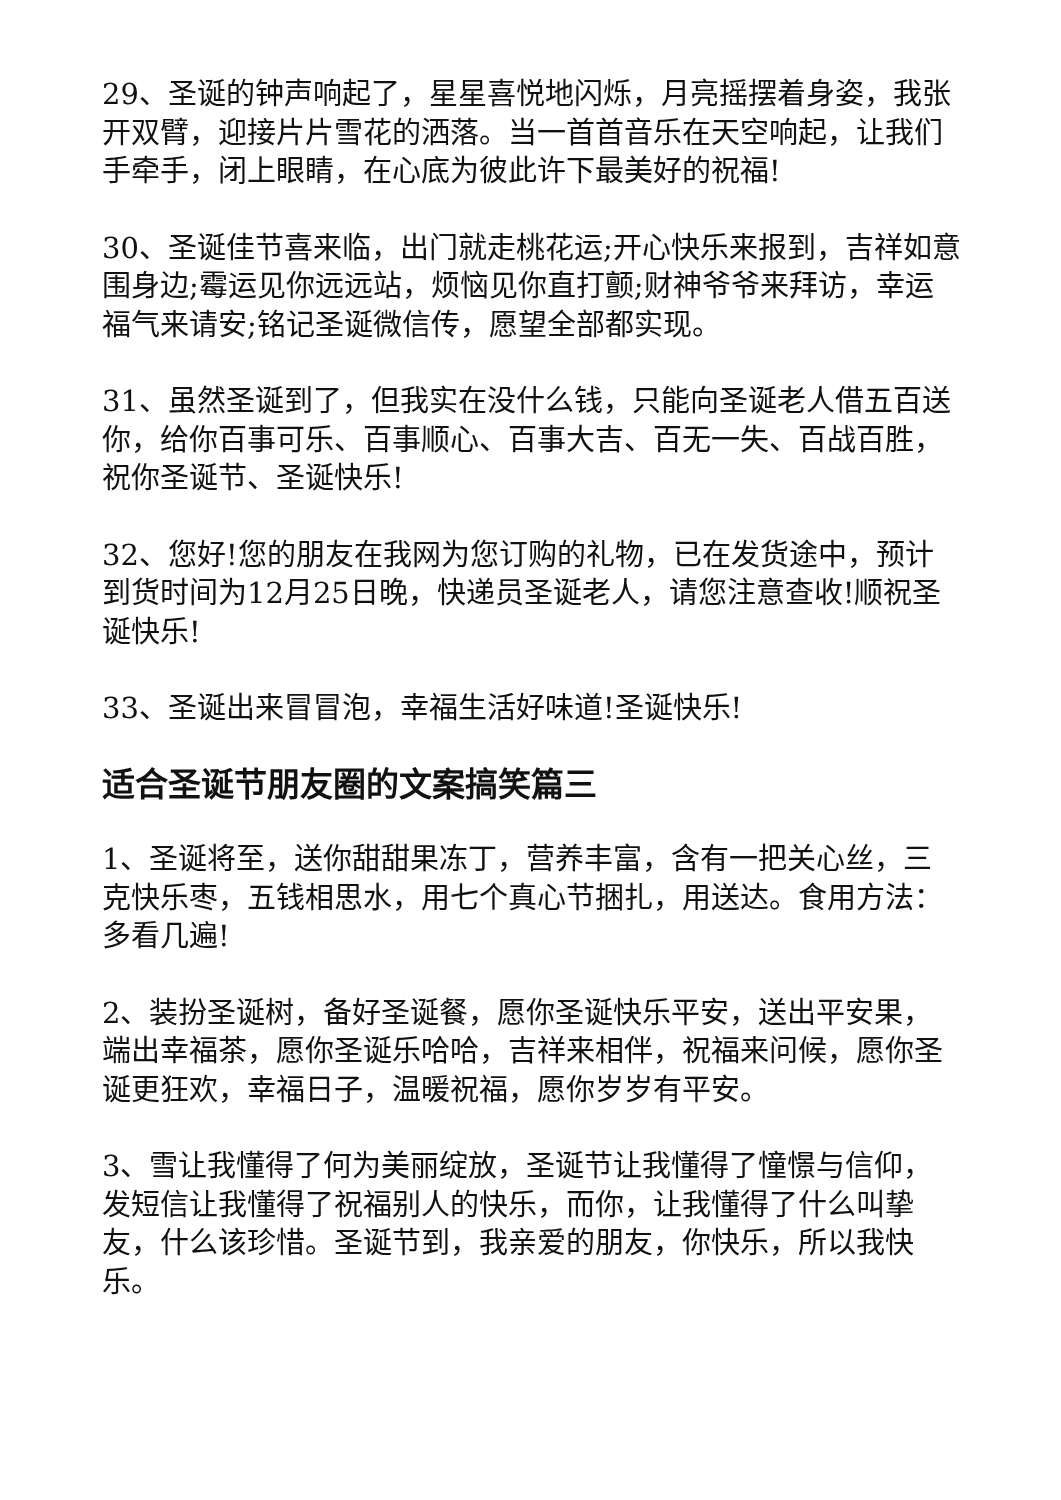29、圣诞的钟声响起了，星星喜悦地闪烁，月亮摇摆着身姿，我张开双臂，迎接片片雪花的洒落。当一首首音乐在天空响起，让我们手牵手，闭上眼睛，在心底为彼此许下最美好的祝福!
30、圣诞佳节喜来临，出门就走桃花运;开心快乐来报到，吉祥如意围身边;霉运见你远远站，烦恼见你直打颤;财神爷爷来拜访，幸运福气来请安;铭记圣诞微信传，愿望全部都实现。
31、虽然圣诞到了，但我实在没什么钱，只能向圣诞老人借五百送你，给你百事可乐、百事顺心、百事大吉、百无一失、百战百胜，祝你圣诞节、圣诞快乐!
32、您好!您的朋友在我网为您订购的礼物，已在发货途中，预计到货时间为12月25日晚，快递员圣诞老人，请您注意查收!顺祝圣诞快乐!
33、圣诞出来冒冒泡，幸福生活好味道!圣诞快乐!
适合圣诞节朋友圈的文案搞笑篇三
1、圣诞将至，送你甜甜果冻丁，营养丰富，含有一把关心丝，三克快乐枣，五钱相思水，用七个真心节捆扎，用送达。食用方法：多看几遍!
2、装扮圣诞树，备好圣诞餐，愿你圣诞快乐平安，送出平安果，端出幸福茶，愿你圣诞乐哈哈，吉祥来相伴，祝福来问候，愿你圣诞更狂欢，幸福日子，温暖祝福，愿你岁岁有平安。
3、雪让我懂得了何为美丽绽放，圣诞节让我懂得了憧憬与信仰，发短信让我懂得了祝福别人的快乐，而你，让我懂得了什么叫挚友，什么该珍惜。圣诞节到，我亲爱的朋友，你快乐，所以我快乐。